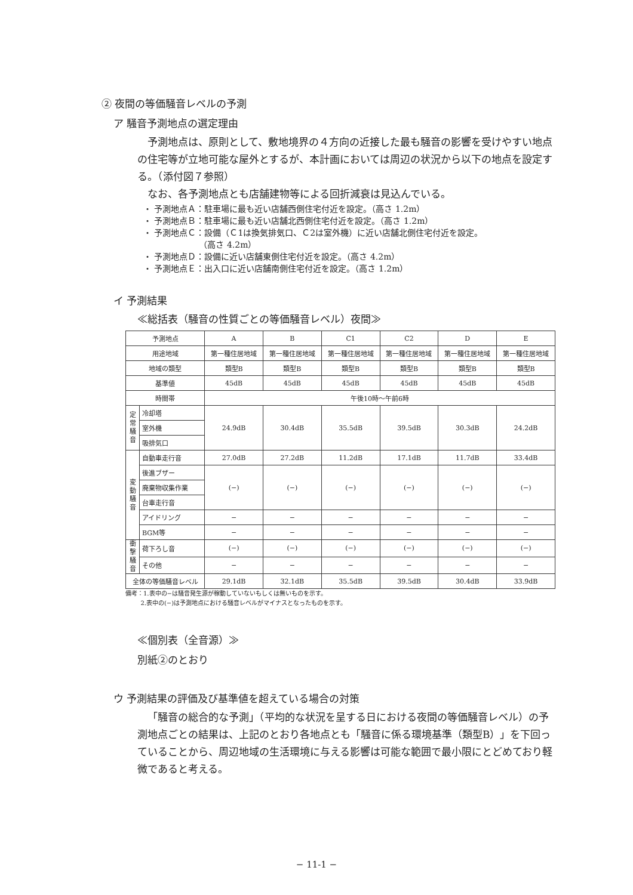② 夜間の等価騒音レベルの予測
ア 騒音予測地点の選定理由
予測地点は、原則として、敷地境界の４方向の近接した最も騒音の影響を受けやすい地点の住宅等が立地可能な屋外とするが、本計画においては周辺の状況から以下の地点を設定する。（添付図７参照）
なお、各予測地点とも店舗建物等による回折減衰は見込んでいる。
・ 予測地点Ａ：駐車場に最も近い店舗西側住宅付近を設定。（高さ 1.2m）
・ 予測地点Ｂ：駐車場に最も近い店舗北西側住宅付近を設定。（高さ 1.2m）
・ 予測地点Ｃ：設備（Ｃ1は換気排気口、Ｃ2は室外機）に近い店舗北側住宅付近を設定。
（高さ 4.2m）
・ 予測地点Ｄ：設備に近い店舗東側住宅付近を設定。（高さ 4.2m）
・ 予測地点Ｅ：出入口に近い店舗南側住宅付近を設定。（高さ 1.2m）
イ 予測結果
≪総括表（騒音の性質ごとの等価騒音レベル）夜間≫
| 予測地点 | | A | B | C1 | C2 | D | E |
| --- | --- | --- | --- | --- | --- | --- | --- |
| 用途地域 | | 第一種住居地域 | 第一種住居地域 | 第一種住居地域 | 第一種住居地域 | 第一種住居地域 | 第一種住居地域 |
| 地域の類型 | | 類型B | 類型B | 類型B | 類型B | 類型B | 類型B |
| 基準値 | | 45dB | 45dB | 45dB | 45dB | 45dB | 45dB |
| 時間帯 | | 午後10時～午前6時 | | | | | |
| 定常騒音 | 冷却塔 | 24.9dB | 30.4dB | 35.5dB | 39.5dB | 30.3dB | 24.2dB |
| | 室外機 | | | | | | |
| | 吸排気口 | | | | | | |
| 変動騒音 | 自動車走行音 | 27.0dB | 27.2dB | 11.2dB | 17.1dB | 11.7dB | 33.4dB |
| | 後進ブザー | (−) | (−) | (−) | (−) | (−) | (−) |
| | 廃棄物収集作業 | | | | | | |
| | 台車走行音 | | | | | | |
| | アイドリング | − | − | − | − | − | − |
| | BGM等 | − | − | − | − | − | − |
| 衝撃騒音 | 荷下ろし音 | (−) | (−) | (−) | (−) | (−) | (−) |
| | その他 | − | − | − | − | − | − |
| 全体の等価騒音レベル | | 29.1dB | 32.1dB | 35.5dB | 39.5dB | 30.4dB | 33.9dB |
備考：1.表中の−は騒音発生源が稼動していないもしくは無いものを示す。
2.表中の(−)は予測地点における騒音レベルがマイナスとなったものを示す。
≪個別表（全音源）≫
別紙②のとおり
ウ 予測結果の評価及び基準値を超えている場合の対策
「騒音の総合的な予測」（平均的な状況を呈する日における夜間の等価騒音レベル）の予測地点ごとの結果は、上記のとおり各地点とも「騒音に係る環境基準（類型B）」を下回っていることから、周辺地域の生活環境に与える影響は可能な範囲で最小限にとどめており軽微であると考える。
− 11-1 −